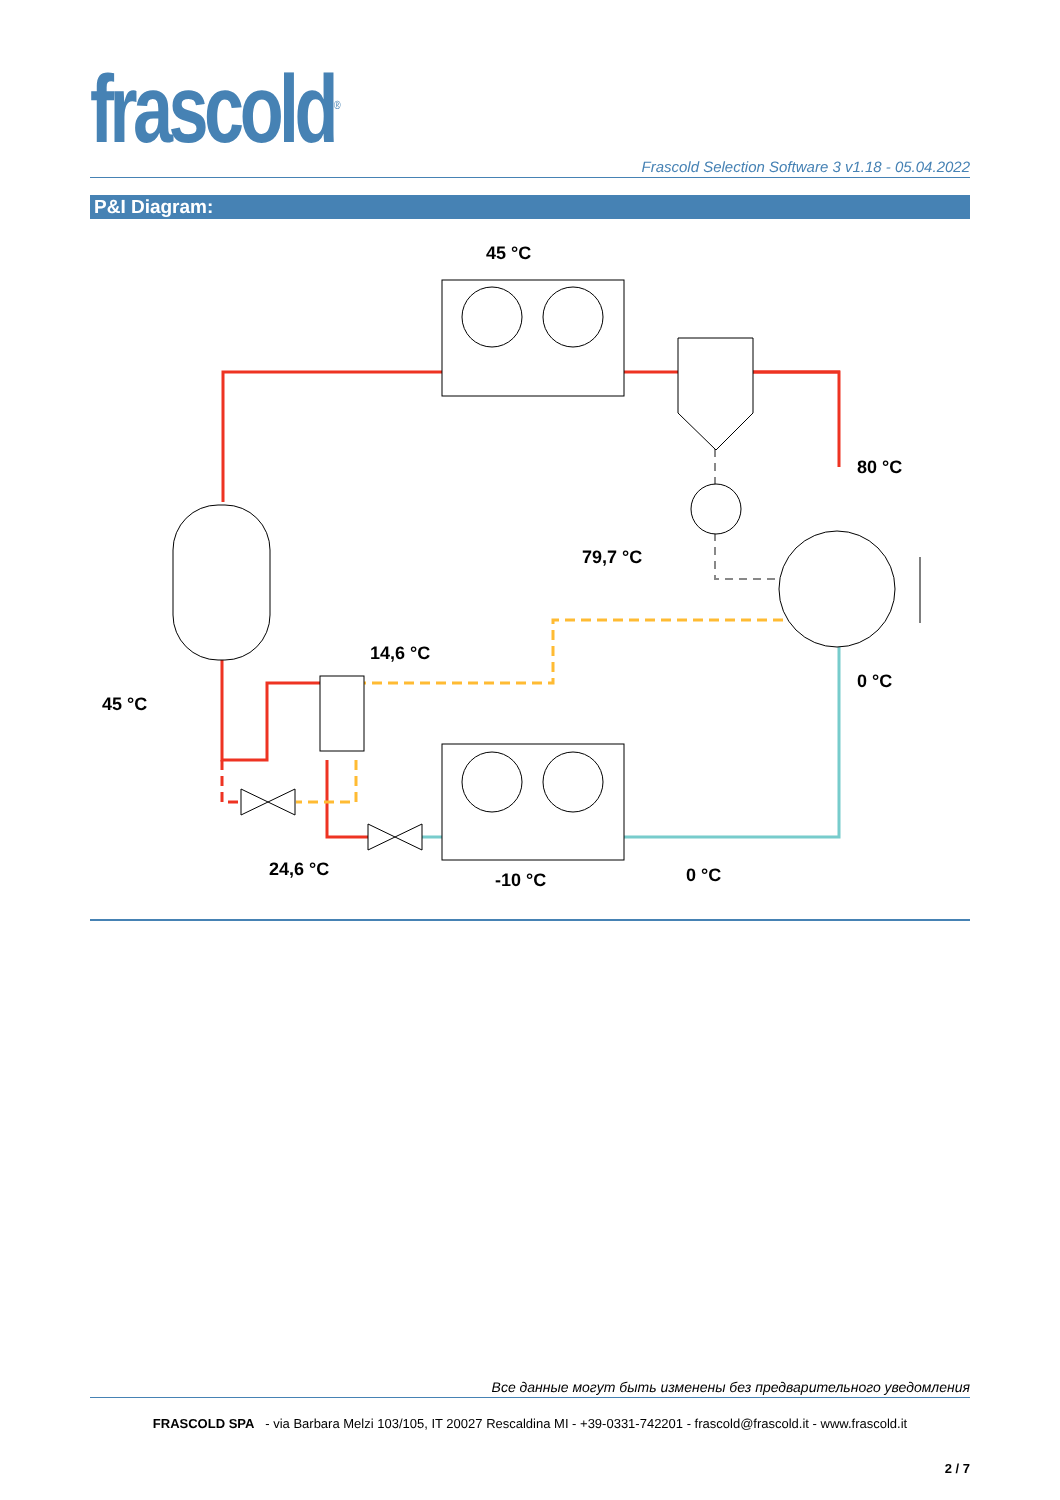frascold<sup>®</sup>
Frascold Selection Software 3 v1.18 - 05.04.2022
P&I Diagram:
45 °C
80 °C
79,7 °C
14,6 °C
0 °C
45 °C
24,6 °C
-10 °C
0 °C
Все данные могут быть изменены без предварительного уведомления
FRASCOLD SPA - via Barbara Melzi 103/105, IT 20027 Rescaldina MI - +39-0331-742201 - frascold@frascold.it - www.frascold.it
2 / 7